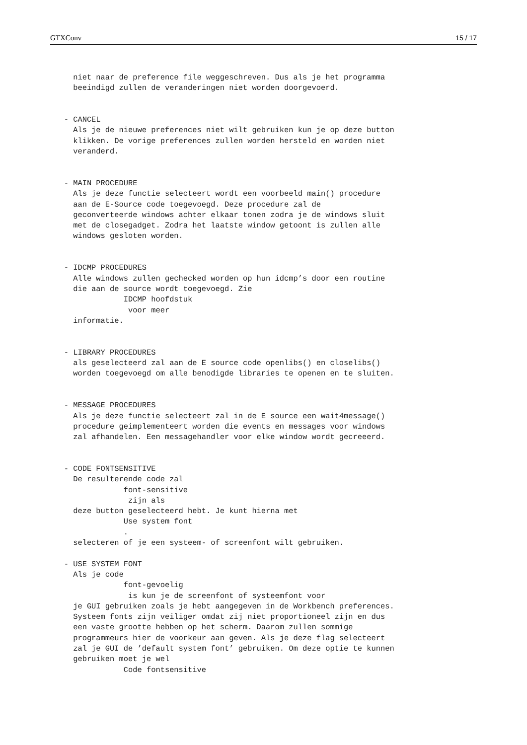GTXConv 15 / 17
     niet naar de preference file weggeschreven. Dus als je het programma
     beeindigd zullen de veranderingen niet worden doorgevoerd.


   - CANCEL
     Als je de nieuwe preferences niet wilt gebruiken kun je op deze button
     klikken. De vorige preferences zullen worden hersteld en worden niet
     veranderd.


   - MAIN PROCEDURE
     Als je deze functie selecteert wordt een voorbeeld main() procedure
     aan de E-Source code toegevoegd. Deze procedure zal de
     geconverteerde windows achter elkaar tonen zodra je de windows sluit
     met de closegadget. Zodra het laatste window getoont is zullen alle
     windows gesloten worden.


   - IDCMP PROCEDURES
     Alle windows zullen gechecked worden op hun idcmp’s door een routine
     die aan de source wordt toegevoegd. Zie
                IDCMP hoofdstuk
                 voor meer
     informatie.


   - LIBRARY PROCEDURES
     als geselecteerd zal aan de E source code openlibs() en closelibs()
     worden toegevoegd om alle benodigde libraries te openen en te sluiten.


   - MESSAGE PROCEDURES
     Als je deze functie selecteert zal in de E source een wait4message()
     procedure geimplementeert worden die events en messages voor windows
     zal afhandelen. Een messagehandler voor elke window wordt gecreeerd.


   - CODE FONTSENSITIVE
     De resulterende code zal
                font-sensitive
                 zijn als
     deze button geselecteerd hebt. Je kunt hierna met
                Use system font
                .
     selecteren of je een systeem- of screenfont wilt gebruiken.

   - USE SYSTEM FONT
     Als je code
                font-gevoelig
                 is kun je de screenfont of systeemfont voor
     je GUI gebruiken zoals je hebt aangegeven in de Workbench preferences.
     Systeem fonts zijn veiliger omdat zij niet proportioneel zijn en dus
     een vaste grootte hebben op het scherm. Daarom zullen sommige
     programmeurs hier de voorkeur aan geven. Als je deze flag selecteert
     zal je GUI de ’default system font’ gebruiken. Om deze optie te kunnen
     gebruiken moet je wel
                Code fontsensitive